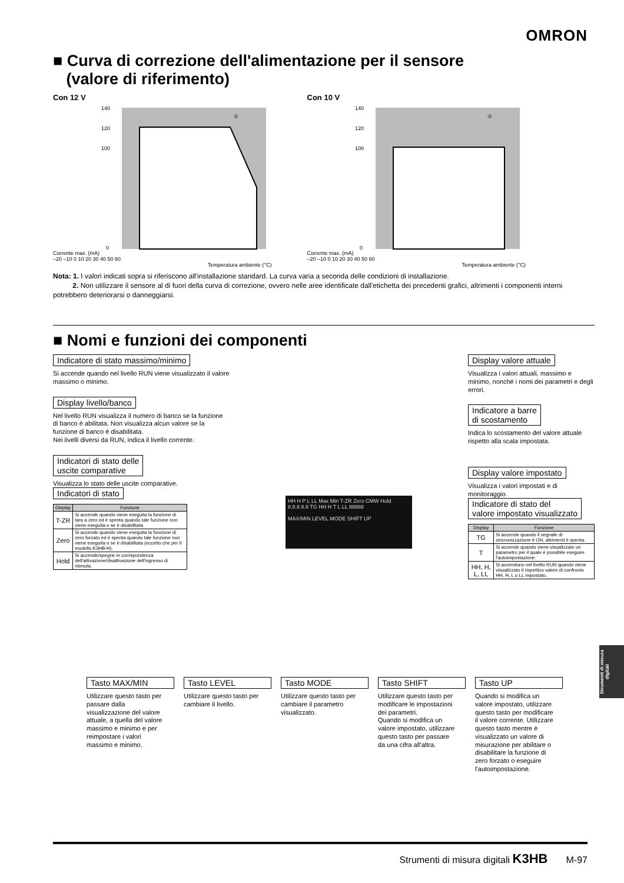OMRON
■ Curva di correzione dell'alimentazione per il sensore
(valore di riferimento)
Con 12 V
Corrente max. (mA)
140
120
100
0
①
–20 –10 0 10 20 30 40 50 60
Temperatura ambiente (°C)
Con 10 V
Corrente max. (mA)
140
120
100
0
①
–20 –10 0 10 20 30 40 50 60
Temperatura ambiente (°C)
Nota: 1. I valori indicati sopra si riferiscono all'installazione standard. La curva varia a seconda delle condizioni di installazione.
2. Non utilizzare il sensore al di fuori della curva di correzione, ovvero nelle aree identificate dall'etichetta dei precedenti grafici, altrimenti i componenti interni potrebbero deteriorarsi o danneggiarsi.
■ Nomi e funzioni dei componenti
Indicatore di stato massimo/minimo
Si accende quando nel livello RUN viene visualizzato il valore massimo o minimo.
Display livello/banco
Nel livello RUN visualizza il numero di banco se la funzione di banco è abilitata. Non visualizza alcun valore se la funzione di banco è disabilitata.
Nei livelli diversi da RUN, indica il livello corrente.
Indicatori di stato delle
uscite comparative
Visualizza lo stato delle uscite comparative.
Indicatori di stato
| Display | Funzione |
| --- | --- |
| T-ZR | Si accende quando viene eseguita la funzione di tara a zero ed è spenta quando tale funzione non viene eseguita o se è disabilitata |
| Zero | Si accende quando viene eseguita la funzione di zero forzato ed è spenta quando tale funzione non viene eseguita o se è disabilitata (eccetto che per il modello K3HB-H). |
| Hold | Si accende/spegne in corrispondenza dell'attivazione/disattivazione dell'ingresso di ritenuta. |
HH H P L LL Max Min T-ZR Zero CMW Hold 8.8.8.8.8 TG HH H T L LL 88888
MAX/MIN LEVEL MODE SHIFT UP
Display valore attuale
Visualizza i valori attuali, massimo e minimo, nonché i nomi dei parametri e degli errori.
Indicatore a barre
di scostamento
Indica lo scostamento del valore attuale rispetto alla scala impostata.
Display valore impostato
Visualizza i valori impostati e di monitoraggio.
Indicatore di stato del
valore impostato visualizzato
| Display | Funzione |
| --- | --- |
| TG | Si accende quando il segnale di sincronizzazione è ON, altrimenti è spenta. |
| T | Si accende quando viene visualizzato un parametro per il quale è possibile eseguire l'autoimpostazione. |
| HH, H, L, LL | Si accendono nel livello RUN quando viene visualizzato il rispettivo valore di confronto HH, H, L o LL impostato. |
Tasto MAX/MIN
Utilizzare questo tasto per passare dalla visualizzazione del valore attuale, a quella del valore massimo e minimo e per reimpostare i valori massimo e minimo.
Tasto LEVEL
Utilizzare questo tasto per cambiare il livello.
Tasto MODE
Utilizzare questo tasto per cambiare il parametro visualizzato.
Tasto SHIFT
Utilizzare questo tasto per modificare le impostazioni dei parametri.
Quando si modifica un valore impostato, utilizzare questo tasto per passare da una cifra all'altra.
Tasto UP
Quando si modifica un valore impostato, utilizzare questo tasto per modificare il valore corrente. Utilizzare questo tasto mentre è visualizzato un valore di misurazione per abilitare o disabilitare la funzione di zero forzato o eseguire l'autoimpostazione.
Strumenti di misura digitali
Strumenti di misura digitali K3HB M-97